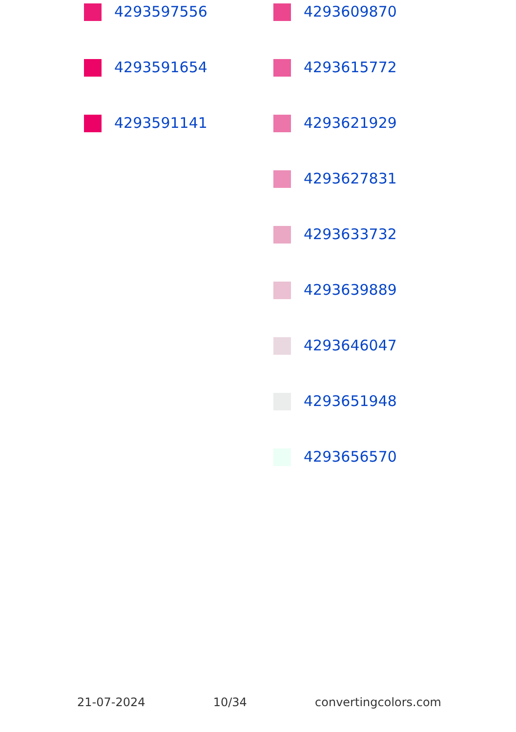4293597556
4293591654
4293591141
4293609870
4293615772
4293621929
4293627831
4293633732
4293639889
4293646047
4293651948
4293656570
21-07-2024 10/34 convertingcolors.com